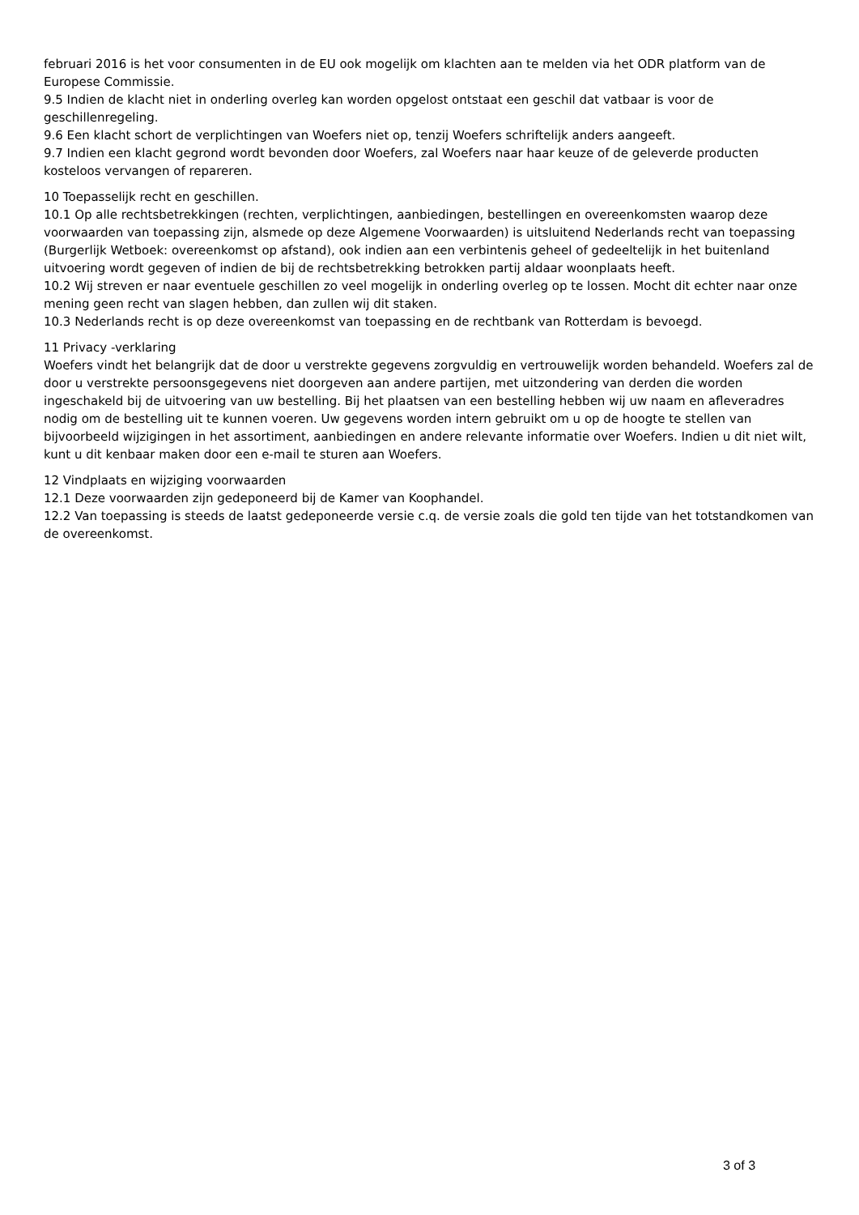februari 2016 is het voor consumenten in de EU ook mogelijk om klachten aan te melden via het ODR platform van de Europese Commissie.
9.5 Indien de klacht niet in onderling overleg kan worden opgelost ontstaat een geschil dat vatbaar is voor de geschillenregeling.
9.6 Een klacht schort de verplichtingen van Woefers niet op, tenzij Woefers schriftelijk anders aangeeft.
9.7 Indien een klacht gegrond wordt bevonden door Woefers, zal Woefers naar haar keuze of de geleverde producten kosteloos vervangen of repareren.
10 Toepasselijk recht en geschillen.
10.1 Op alle rechtsbetrekkingen (rechten, verplichtingen, aanbiedingen, bestellingen en overeenkomsten waarop deze voorwaarden van toepassing zijn, alsmede op deze Algemene Voorwaarden) is uitsluitend Nederlands recht van toepassing (Burgerlijk Wetboek: overeenkomst op afstand), ook indien aan een verbintenis geheel of gedeeltelijk in het buitenland uitvoering wordt gegeven of indien de bij de rechtsbetrekking betrokken partij aldaar woonplaats heeft.
10.2 Wij streven er naar eventuele geschillen zo veel mogelijk in onderling overleg op te lossen. Mocht dit echter naar onze mening geen recht van slagen hebben, dan zullen wij dit staken.
10.3 Nederlands recht is op deze overeenkomst van toepassing en de rechtbank van Rotterdam is bevoegd.
11 Privacy -verklaring
Woefers vindt het belangrijk dat de door u verstrekte gegevens zorgvuldig en vertrouwelijk worden behandeld. Woefers zal de door u verstrekte persoonsgegevens niet doorgeven aan andere partijen, met uitzondering van derden die worden ingeschakeld bij de uitvoering van uw bestelling. Bij het plaatsen van een bestelling hebben wij uw naam en afleveradres nodig om de bestelling uit te kunnen voeren. Uw gegevens worden intern gebruikt om u op de hoogte te stellen van bijvoorbeeld wijzigingen in het assortiment, aanbiedingen en andere relevante informatie over Woefers. Indien u dit niet wilt, kunt u dit kenbaar maken door een e-mail te sturen aan Woefers.
12 Vindplaats en wijziging voorwaarden
12.1 Deze voorwaarden zijn gedeponeerd bij de Kamer van Koophandel.
12.2 Van toepassing is steeds de laatst gedeponeerde versie c.q. de versie zoals die gold ten tijde van het totstandkomen van de overeenkomst.
3 of 3